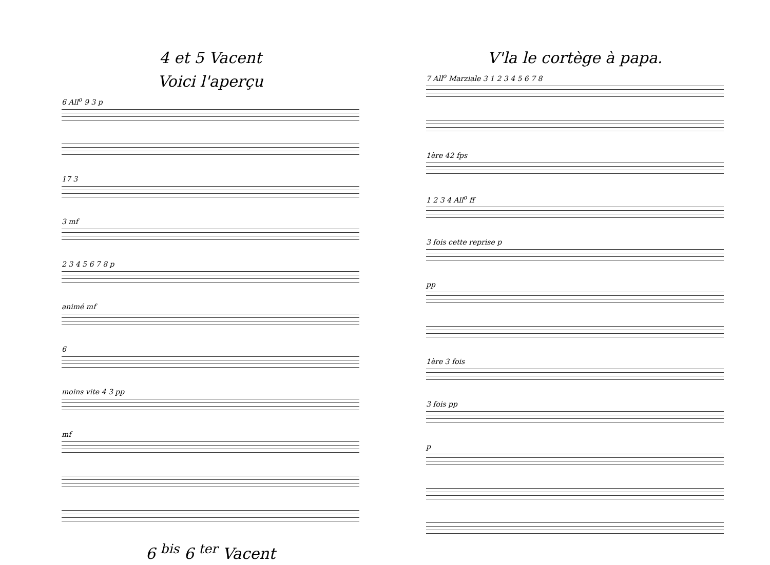4 et 5 Vacent
Voici l'aperçu
6 All<sup>o</sup> 9 3 p
17 3
3 mf
2 3 4 5 6 7 8 p
animé mf
6
moins vite 4 3 pp
mf
6 <sup>bis</sup> 6 <sup>ter</sup> Vacent
V'la le cortège à papa.
7 All<sup>o</sup> Marziale 3 1 2 3 4 5 6 7 8
1ère 42 fps
1 2 3 4 All<sup>o</sup> ff
3 fois cette reprise p
pp
1ère 3 fois
3 fois pp
p